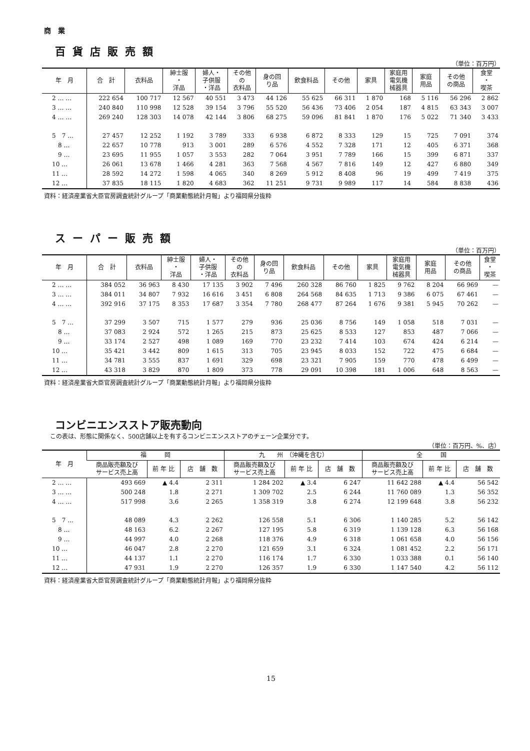商　業
百貨店販売額
（単位：百万円）
| 年 月 | 合 計 | 衣料品 | 紳士服 ・ 洋品 | 婦人・ 子供服 ・洋品 | その他 の 衣料品 | 身の回 り品 | 飲食料品 | その他 | 家具 | 家庭用 電気機 械器具 | 家庭 用品 | その他 の商品 | 食堂 ・ 喫茶 |
| --- | --- | --- | --- | --- | --- | --- | --- | --- | --- | --- | --- | --- | --- |
| 2 … … | 222 654 | 100 717 | 12 567 | 40 551 | 3 473 | 44 126 | 55 625 | 66 311 | 1 870 | 168 | 5 116 | 56 296 | 2 862 |
| 3 … … | 240 840 | 110 998 | 12 528 | 39 154 | 3 796 | 55 520 | 56 436 | 73 406 | 2 054 | 187 | 4 815 | 63 343 | 3 007 |
| 4 … … | 269 240 | 128 303 | 14 078 | 42 144 | 3 806 | 68 275 | 59 096 | 81 841 | 1 870 | 176 | 5 022 | 71 340 | 3 433 |
| 5 7 … | 27 457 | 12 252 | 1 192 | 3 789 | 333 | 6 938 | 6 872 | 8 333 | 129 | 15 | 725 | 7 091 | 374 |
| 8 … | 22 657 | 10 778 | 913 | 3 001 | 289 | 6 576 | 4 552 | 7 328 | 171 | 12 | 405 | 6 371 | 368 |
| 9 … | 23 695 | 11 955 | 1 057 | 3 553 | 282 | 7 064 | 3 951 | 7 789 | 166 | 15 | 399 | 6 871 | 337 |
| 10 … | 26 061 | 13 678 | 1 466 | 4 281 | 363 | 7 568 | 4 567 | 7 816 | 149 | 12 | 427 | 6 880 | 349 |
| 11 … | 28 592 | 14 272 | 1 598 | 4 065 | 340 | 8 269 | 5 912 | 8 408 | 96 | 19 | 499 | 7 419 | 375 |
| 12 … | 37 835 | 18 115 | 1 820 | 4 683 | 362 | 11 251 | 9 731 | 9 989 | 117 | 14 | 584 | 8 838 | 436 |
資料：経済産業省大臣官房調査統計グループ「商業動態統計月報」より福岡県分抜粋
スーパー販売額
（単位：百万円）
| 年 月 | 合 計 | 衣料品 | 紳士服 ・ 洋品 | 婦人・ 子供服 ・洋品 | その他 の 衣料品 | 身の回 り品 | 飲食料品 | その他 | 家具 | 家庭用 電気機 械器具 | 家庭 用品 | その他 の商品 | 食堂 ・ 喫茶 |
| --- | --- | --- | --- | --- | --- | --- | --- | --- | --- | --- | --- | --- | --- |
| 2 … … | 384 052 | 36 963 | 8 430 | 17 135 | 3 902 | 7 496 | 260 328 | 86 760 | 1 825 | 9 762 | 8 204 | 66 969 | — |
| 3 … … | 384 011 | 34 807 | 7 932 | 16 616 | 3 451 | 6 808 | 264 568 | 84 635 | 1 713 | 9 386 | 6 075 | 67 461 | — |
| 4 … … | 392 916 | 37 175 | 8 353 | 17 687 | 3 354 | 7 780 | 268 477 | 87 264 | 1 676 | 9 381 | 5 945 | 70 262 | — |
| 5 7 … | 37 299 | 3 507 | 715 | 1 577 | 279 | 936 | 25 036 | 8 756 | 149 | 1 058 | 518 | 7 031 | — |
| 8 … | 37 083 | 2 924 | 572 | 1 265 | 215 | 873 | 25 625 | 8 533 | 127 | 853 | 487 | 7 066 | — |
| 9 … | 33 174 | 2 527 | 498 | 1 089 | 169 | 770 | 23 232 | 7 414 | 103 | 674 | 424 | 6 214 | — |
| 10 … | 35 421 | 3 442 | 809 | 1 615 | 313 | 705 | 23 945 | 8 033 | 152 | 722 | 475 | 6 684 | — |
| 11 … | 34 781 | 3 555 | 837 | 1 691 | 329 | 698 | 23 321 | 7 905 | 159 | 770 | 478 | 6 499 | — |
| 12 … | 43 318 | 3 829 | 870 | 1 809 | 373 | 778 | 29 091 | 10 398 | 181 | 1 006 | 648 | 8 563 | — |
資料：経済産業省大臣官房調査統計グループ「商業動態統計月報」より福岡県分抜粋
コンビニエンスストア販売動向
この表は、形態に関係なく、500店舗以上を有するコンビニエンスストアのチェーン企業分です。
（単位：百万円、%、店）
| 年 月 | 福 岡 | | | 九 州 （沖縄を含む） | | | 全 国 | | |
| --- | --- | --- | --- | --- | --- | --- | --- | --- | --- |
| | 商品販売額及び サービス売上高 | 前 年 比 | 店 舗 数 | 商品販売額及び サービス売上高 | 前 年 比 | 店 舗 数 | 商品販売額及び サービス売上高 | 前 年 比 | 店 舗 数 |
| 2 … … | 493 669 | ▲ 4.4 | 2 311 | 1 284 202 | ▲ 3.4 | 6 247 | 11 642 288 | ▲ 4.4 | 56 542 |
| 3 … … | 500 248 | 1.8 | 2 271 | 1 309 702 | 2.5 | 6 244 | 11 760 089 | 1.3 | 56 352 |
| 4 … … | 517 998 | 3.6 | 2 265 | 1 358 319 | 3.8 | 6 274 | 12 199 648 | 3.8 | 56 232 |
| 5 7 … | 48 089 | 4.3 | 2 262 | 126 558 | 5.1 | 6 306 | 1 140 285 | 5.2 | 56 142 |
| 8 … | 48 163 | 6.2 | 2 267 | 127 195 | 5.8 | 6 319 | 1 139 128 | 6.3 | 56 168 |
| 9 … | 44 997 | 4.0 | 2 268 | 118 376 | 4.9 | 6 318 | 1 061 658 | 4.0 | 56 156 |
| 10 … | 46 047 | 2.8 | 2 270 | 121 659 | 3.1 | 6 324 | 1 081 452 | 2.2 | 56 171 |
| 11 … | 44 137 | 1.1 | 2 270 | 116 174 | 1.7 | 6 330 | 1 033 388 | 0.1 | 56 140 |
| 12 … | 47 931 | 1.9 | 2 270 | 126 357 | 1.9 | 6 330 | 1 147 540 | 4.2 | 56 112 |
資料：経済産業省大臣官房調査統計グループ「商業動態統計月報」より福岡県分抜粋
15